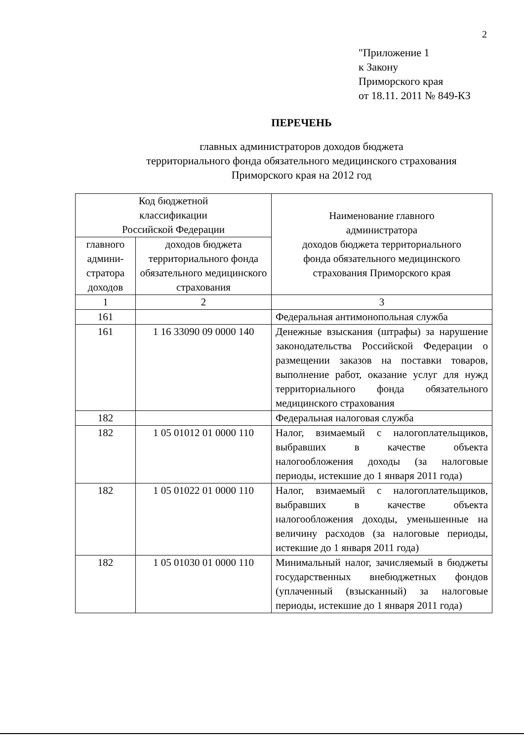2
"Приложение 1
к Закону
Приморского края
от 18.11. 2011 № 849-КЗ
ПЕРЕЧЕНЬ
главных администраторов доходов бюджета
территориального фонда обязательного медицинского страхования
Приморского края на 2012 год
| Код бюджетной классификации Российской Федерации | | Наименование главного администратора доходов бюджета территориального фонда обязательного медицинского страхования Приморского края |
| --- | --- | --- |
| главного админи-стратора доходов | доходов бюджета территориального фонда обязательного медицинского страхования | |
| 1 | 2 | 3 |
| 161 | | Федеральная антимонопольная служба |
| 161 | 1 16 33090 09 0000 140 | Денежные взыскания (штрафы) за нарушение законодательства Российской Федерации о размещении заказов на поставки товаров, выполнение работ, оказание услуг для нужд территориального фонда обязательного медицинского страхования |
| 182 | | Федеральная налоговая служба |
| 182 | 1 05 01012 01 0000 110 | Налог, взимаемый с налогоплательщиков, выбравших в качестве объекта налогообложения доходы (за налоговые периоды, истекшие до 1 января 2011 года) |
| 182 | 1 05 01022 01 0000 110 | Налог, взимаемый с налогоплательщиков, выбравших в качестве объекта налогообложения доходы, уменьшенные на величину расходов (за налоговые периоды, истекшие до 1 января 2011 года) |
| 182 | 1 05 01030 01 0000 110 | Минимальный налог, зачисляемый в бюджеты государственных внебюджетных фондов (уплаченный (взысканный) за налоговые периоды, истекшие до 1 января 2011 года) |